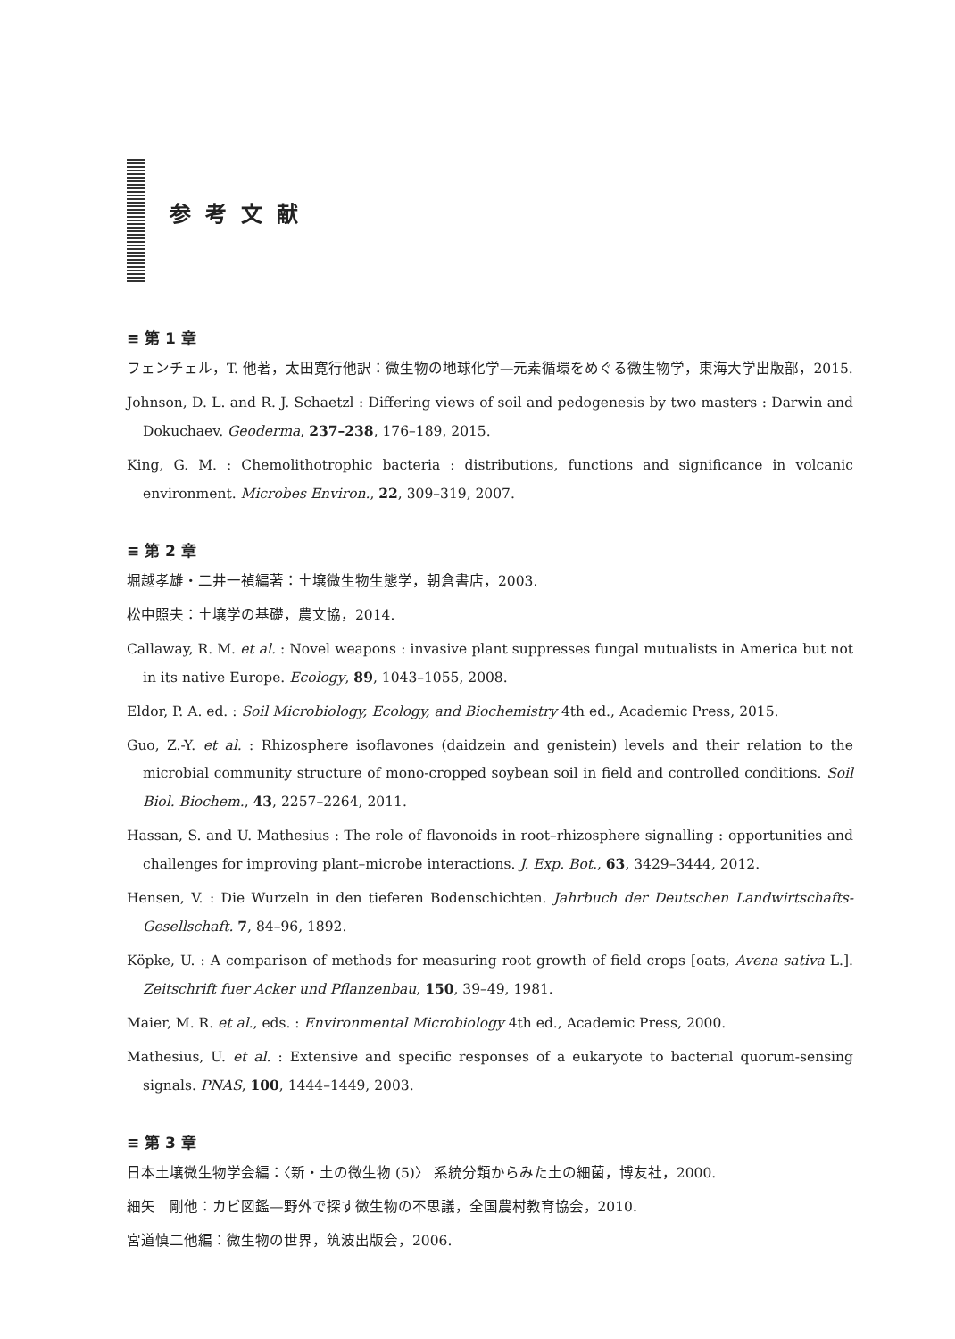参考文献
≡ 第 1 章
フェンチェル，T. 他著，太田寛行他訳：微生物の地球化学—元素循環をめぐる微生物学，東海大学出版部，2015.
Johnson, D. L. and R. J. Schaetzl : Differing views of soil and pedogenesis by two masters : Darwin and Dokuchaev. Geoderma, 237–238, 176–189, 2015.
King, G. M. : Chemolithotrophic bacteria : distributions, functions and significance in volcanic environment. Microbes Environ., 22, 309–319, 2007.
≡ 第 2 章
堀越孝雄・二井一禎編著：土壌微生物生態学，朝倉書店，2003.
松中照夫：土壌学の基礎，農文協，2014.
Callaway, R. M. et al. : Novel weapons : invasive plant suppresses fungal mutualists in America but not in its native Europe. Ecology, 89, 1043–1055, 2008.
Eldor, P. A. ed. : Soil Microbiology, Ecology, and Biochemistry 4th ed., Academic Press, 2015.
Guo, Z.-Y. et al. : Rhizosphere isoflavones (daidzein and genistein) levels and their relation to the microbial community structure of mono-cropped soybean soil in field and controlled conditions. Soil Biol. Biochem., 43, 2257–2264, 2011.
Hassan, S. and U. Mathesius : The role of flavonoids in root–rhizosphere signalling : opportunities and challenges for improving plant–microbe interactions. J. Exp. Bot., 63, 3429–3444, 2012.
Hensen, V. : Die Wurzeln in den tieferen Bodenschichten. Jahrbuch der Deutschen Landwirtschafts-Gesellschaft. 7, 84–96, 1892.
Köpke, U. : A comparison of methods for measuring root growth of field crops [oats, Avena sativa L.]. Zeitschrift fuer Acker und Pflanzenbau, 150, 39–49, 1981.
Maier, M. R. et al., eds. : Environmental Microbiology 4th ed., Academic Press, 2000.
Mathesius, U. et al. : Extensive and specific responses of a eukaryote to bacterial quorum-sensing signals. PNAS, 100, 1444–1449, 2003.
≡ 第 3 章
日本土壌微生物学会編：〈新・土の微生物 (5)〉 系統分類からみた土の細菌，博友社，2000.
細矢　剛他：カビ図鑑—野外で探す微生物の不思議，全国農村教育協会，2010.
宮道慎二他編：微生物の世界，筑波出版会，2006.